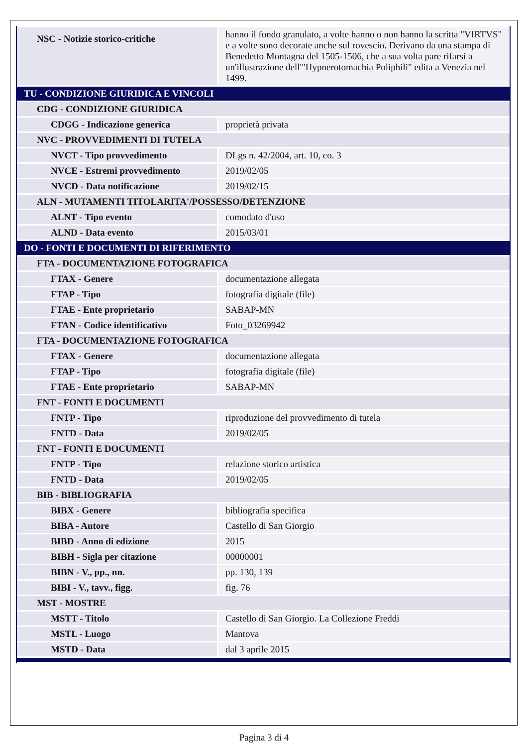| NSC - Notizie storico-critiche | hanno il fondo granulato, a volte hanno o non hanno la scritta "VIRTVS" e a volte sono decorate anche sul rovescio. Derivano da una stampa di Benedetto Montagna del 1505-1506, che a sua volta pare rifarsi a un'illustrazione dell'"Hypnerotomachia Poliphili" edita a Venezia nel 1499. |
| TU - CONDIZIONE GIURIDICA E VINCOLI | |
| CDG - CONDIZIONE GIURIDICA | |
| CDGG - Indicazione generica | proprietà privata |
| NVC - PROVVEDIMENTI DI TUTELA | |
| NVCT - Tipo provvedimento | DLgs n. 42/2004, art. 10, co. 3 |
| NVCE - Estremi provvedimento | 2019/02/05 |
| NVCD - Data notificazione | 2019/02/15 |
| ALN - MUTAMENTI TITOLARITA'/POSSESSO/DETENZIONE | |
| ALNT - Tipo evento | comodato d'uso |
| ALND - Data evento | 2015/03/01 |
| DO - FONTI E DOCUMENTI DI RIFERIMENTO | |
| FTA - DOCUMENTAZIONE FOTOGRAFICA | |
| FTAX - Genere | documentazione allegata |
| FTAP - Tipo | fotografia digitale (file) |
| FTAE - Ente proprietario | SABAP-MN |
| FTAN - Codice identificativo | Foto_03269942 |
| FTA - DOCUMENTAZIONE FOTOGRAFICA | |
| FTAX - Genere | documentazione allegata |
| FTAP - Tipo | fotografia digitale (file) |
| FTAE - Ente proprietario | SABAP-MN |
| FNT - FONTI E DOCUMENTI | |
| FNTP - Tipo | riproduzione del provvedimento di tutela |
| FNTD - Data | 2019/02/05 |
| FNT - FONTI E DOCUMENTI | |
| FNTP - Tipo | relazione storico artistica |
| FNTD - Data | 2019/02/05 |
| BIB - BIBLIOGRAFIA | |
| BIBX - Genere | bibliografia specifica |
| BIBA - Autore | Castello di San Giorgio |
| BIBD - Anno di edizione | 2015 |
| BIBH - Sigla per citazione | 00000001 |
| BIBN - V., pp., nn. | pp. 130, 139 |
| BIBI - V., tavv., figg. | fig. 76 |
| MST - MOSTRE | |
| MSTT - Titolo | Castello di San Giorgio. La Collezione Freddi |
| MSTL - Luogo | Mantova |
| MSTD - Data | dal 3 aprile 2015 |
Pagina 3 di 4